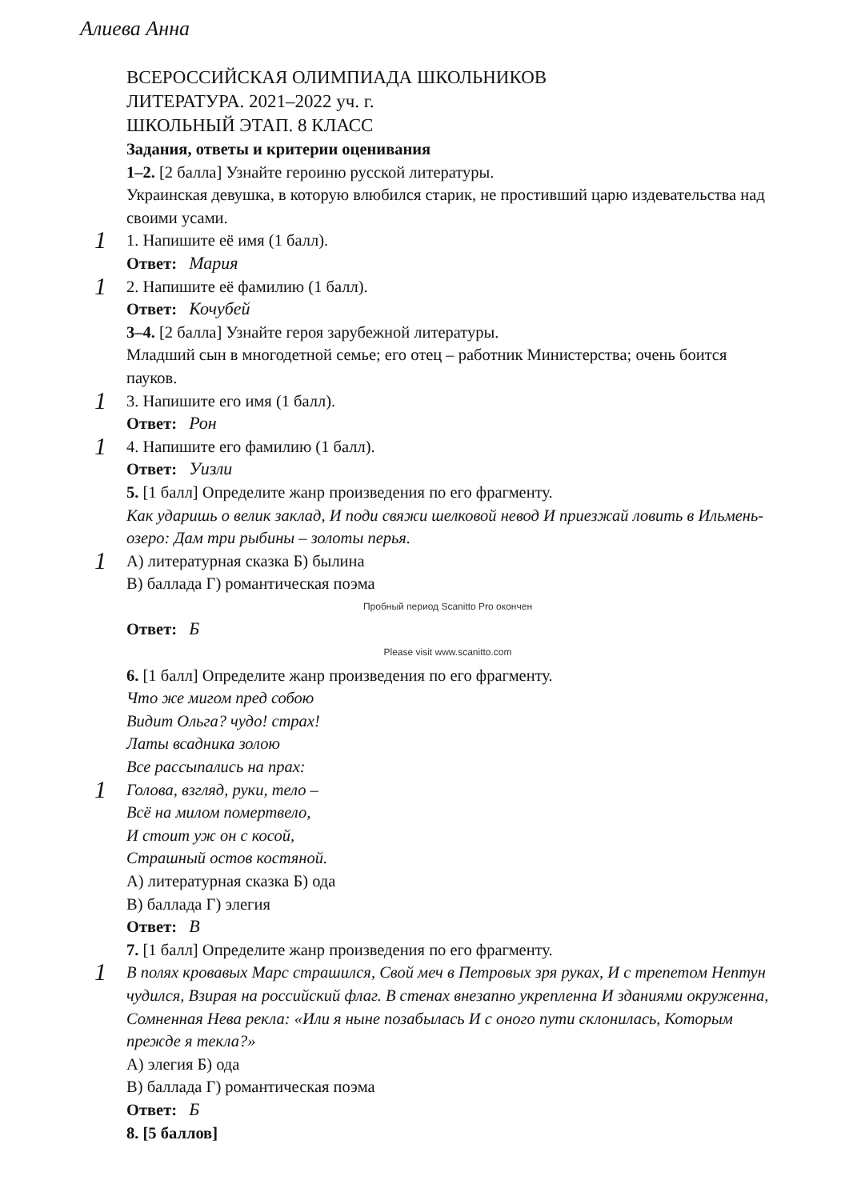Алиева Анна
ВСЕРОССИЙСКАЯ ОЛИМПИАДА ШКОЛЬНИКОВ
ЛИТЕРАТУРА. 2021–2022 уч. г.
ШКОЛЬНЫЙ ЭТАП. 8 КЛАСС
Задания, ответы и критерии оценивания
1–2. [2 балла] Узнайте героиню русской литературы.
Украинская девушка, в которую влюбился старик, не простивший царю издевательства над своими усами.
1
1. Напишите её имя (1 балл).
Ответ: Мария
1
2. Напишите её фамилию (1 балл).
Ответ: Кочубей
3–4. [2 балла] Узнайте героя зарубежной литературы.
Младший сын в многодетной семье; его отец – работник Министерства; очень боится пауков.
1
3. Напишите его имя (1 балл).
Ответ: Рон
1
4. Напишите его фамилию (1 балл).
Ответ: Уизли
5. [1 балл] Определите жанр произведения по его фрагменту.
Как ударишь о велик заклад, И поди свяжи шелковой невод И приезжай ловить в Ильмень-озеро: Дам три рыбины – золоты перья.
1
А) литературная сказка Б) былина
В) баллада Г) романтическая поэма
Пробный период Scanitto Pro окончен
Ответ: Б
Please visit www.scanitto.com
6. [1 балл] Определите жанр произведения по его фрагменту.
Что же мигом пред собою
Видит Ольга? чудо! страх!
Латы всадника золою
Все рассыпались на прах:
1
Голова, взгляд, руки, тело –
Всё на милом помертвело,
И стоит уж он с косой,
Страшный остов костяной.
А) литературная сказка Б) ода
В) баллада Г) элегия
Ответ: В
7. [1 балл] Определите жанр произведения по его фрагменту.
1
В полях кровавых Марс страшился, Свой меч в Петровых зря руках, И с трепетом Нептун чудился, Взирая на российский флаг. В стенах внезапно укрепленна И зданиями окруженна, Сомненная Нева рекла: «Или я ныне позабылась И с оного пути склонилась, Которым прежде я текла?»
А) элегия Б) ода
В) баллада Г) романтическая поэма
Ответ: Б
8. [5 баллов]